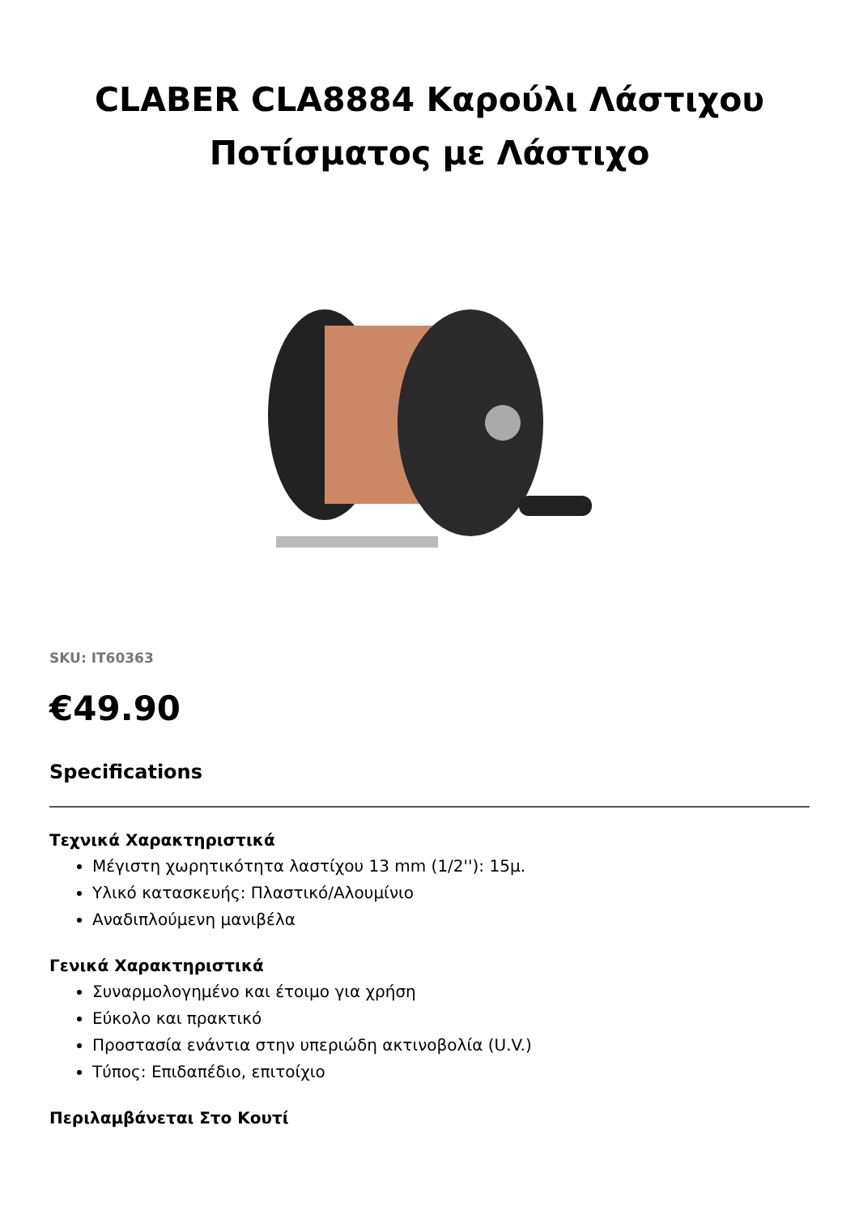CLABER CLA8884 Καρούλι Λάστιχου Ποτίσματος με Λάστιχο
SKU: IT60363
€49.90
Specifications
Τεχνικά Χαρακτηριστικά
Μέγιστη χωρητικότητα λαστίχου 13 mm (1/2''): 15μ.
Υλικό κατασκευής: Πλαστικό/Αλουμίνιο
Αναδιπλούμενη μανιβέλα
Γενικά Χαρακτηριστικά
Συναρμολογημένο και έτοιμο για χρήση
Εύκολο και πρακτικό
Προστασία ενάντια στην υπεριώδη ακτινοβολία (U.V.)
Τύπος: Επιδαπέδιο, επιτοίχιο
Περιλαμβάνεται Στο Κουτί